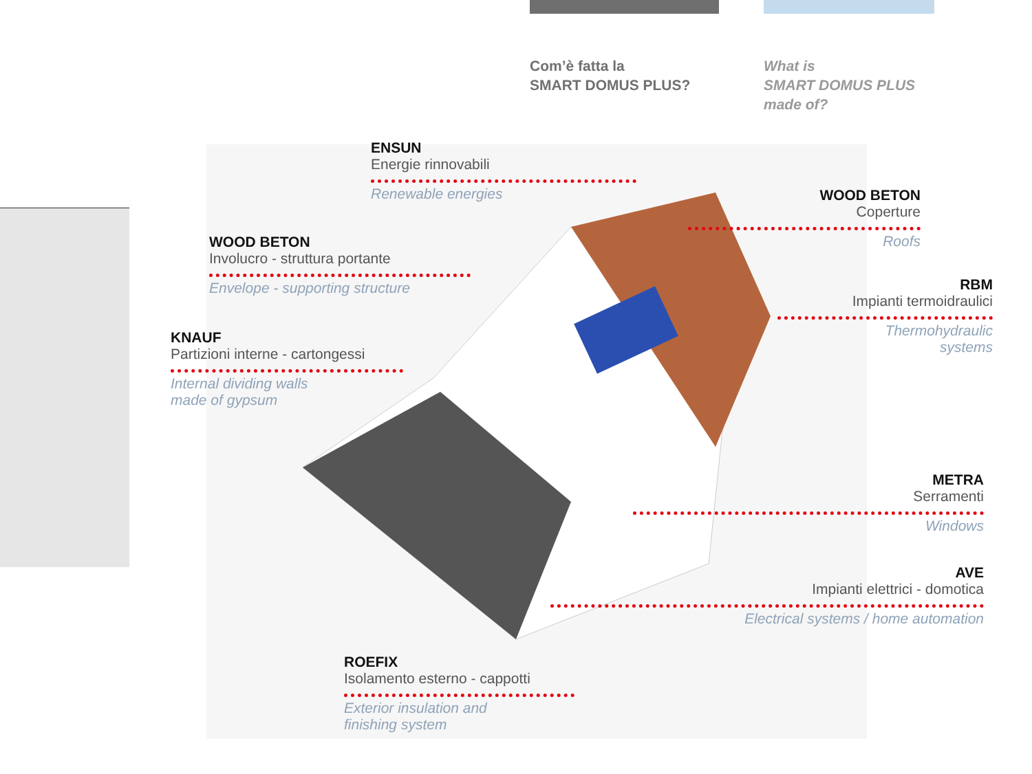Com’è fatta la
SMART DOMUS PLUS?
What is
SMART DOMUS PLUS
made of?
ENSUN
Energie rinnovabili
Renewable energies
WOOD BETON
Coperture
Roofs
WOOD BETON
Involucro - struttura portante
Envelope - supporting structure
RBM
Impianti termoidraulici
Thermohydraulic
systems
KNAUF
Partizioni interne - cartongessi
Internal dividing walls
made of gypsum
METRA
Serramenti
Windows
AVE
Impianti elettrici - domotica
Electrical systems / home automation
ROEFIX
Isolamento esterno - cappotti
Exterior insulation and
finishing system